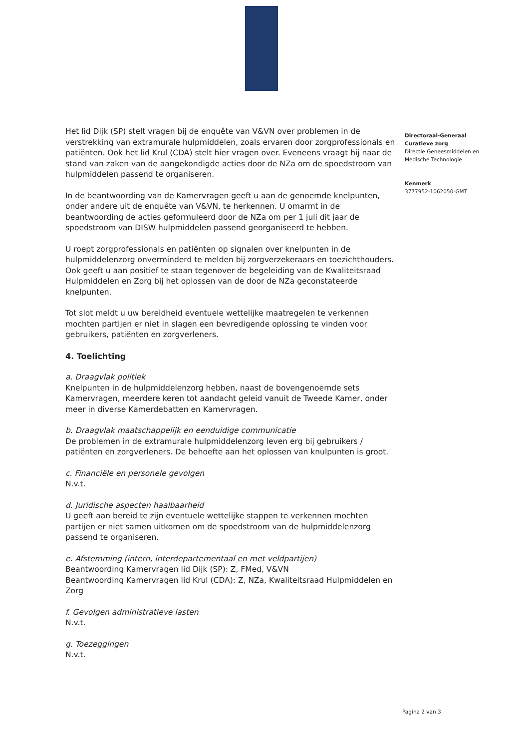Het lid Dijk (SP) stelt vragen bij de enquête van V&VN over problemen in de verstrekking van extramurale hulpmiddelen, zoals ervaren door zorgprofessionals en patiënten. Ook het lid Krul (CDA) stelt hier vragen over. Eveneens vraagt hij naar de stand van zaken van de aangekondigde acties door de NZa om de spoedstroom van hulpmiddelen passend te organiseren.
In de beantwoording van de Kamervragen geeft u aan de genoemde knelpunten, onder andere uit de enquête van V&VN, te herkennen. U omarmt in de beantwoording de acties geformuleerd door de NZa om per 1 juli dit jaar de spoedstroom van DISW hulpmiddelen passend georganiseerd te hebben.
U roept zorgprofessionals en patiënten op signalen over knelpunten in de hulpmiddelenzorg onverminderd te melden bij zorgverzekeraars en toezichthouders. Ook geeft u aan positief te staan tegenover de begeleiding van de Kwaliteitsraad Hulpmiddelen en Zorg bij het oplossen van de door de NZa geconstateerde knelpunten.
Tot slot meldt u uw bereidheid eventuele wettelijke maatregelen te verkennen mochten partijen er niet in slagen een bevredigende oplossing te vinden voor gebruikers, patiënten en zorgverleners.
4. Toelichting
a. Draagvlak politiek
Knelpunten in de hulpmiddelenzorg hebben, naast de bovengenoemde sets Kamervragen, meerdere keren tot aandacht geleid vanuit de Tweede Kamer, onder meer in diverse Kamerdebatten en Kamervragen.
b. Draagvlak maatschappelijk en eenduidige communicatie
De problemen in de extramurale hulpmiddelenzorg leven erg bij gebruikers / patiënten en zorgverleners. De behoefte aan het oplossen van knulpunten is groot.
c. Financiële en personele gevolgen
N.v.t.
d. Juridische aspecten haalbaarheid
U geeft aan bereid te zijn eventuele wettelijke stappen te verkennen mochten partijen er niet samen uitkomen om de spoedstroom van de hulpmiddelenzorg passend te organiseren.
e. Afstemming (intern, interdepartementaal en met veldpartijen)
Beantwoording Kamervragen lid Dijk (SP): Z, FMed, V&VN
Beantwoording Kamervragen lid Krul (CDA): Z, NZa, Kwaliteitsraad Hulpmiddelen en Zorg
f. Gevolgen administratieve lasten
N.v.t.
g. Toezeggingen
N.v.t.
Directoraal-Generaal
Curatieve zorg
Directie Geneesmiddelen en Medische Technologie
Kenmerk
3777952-1062050-GMT
Pagina 2 van 3